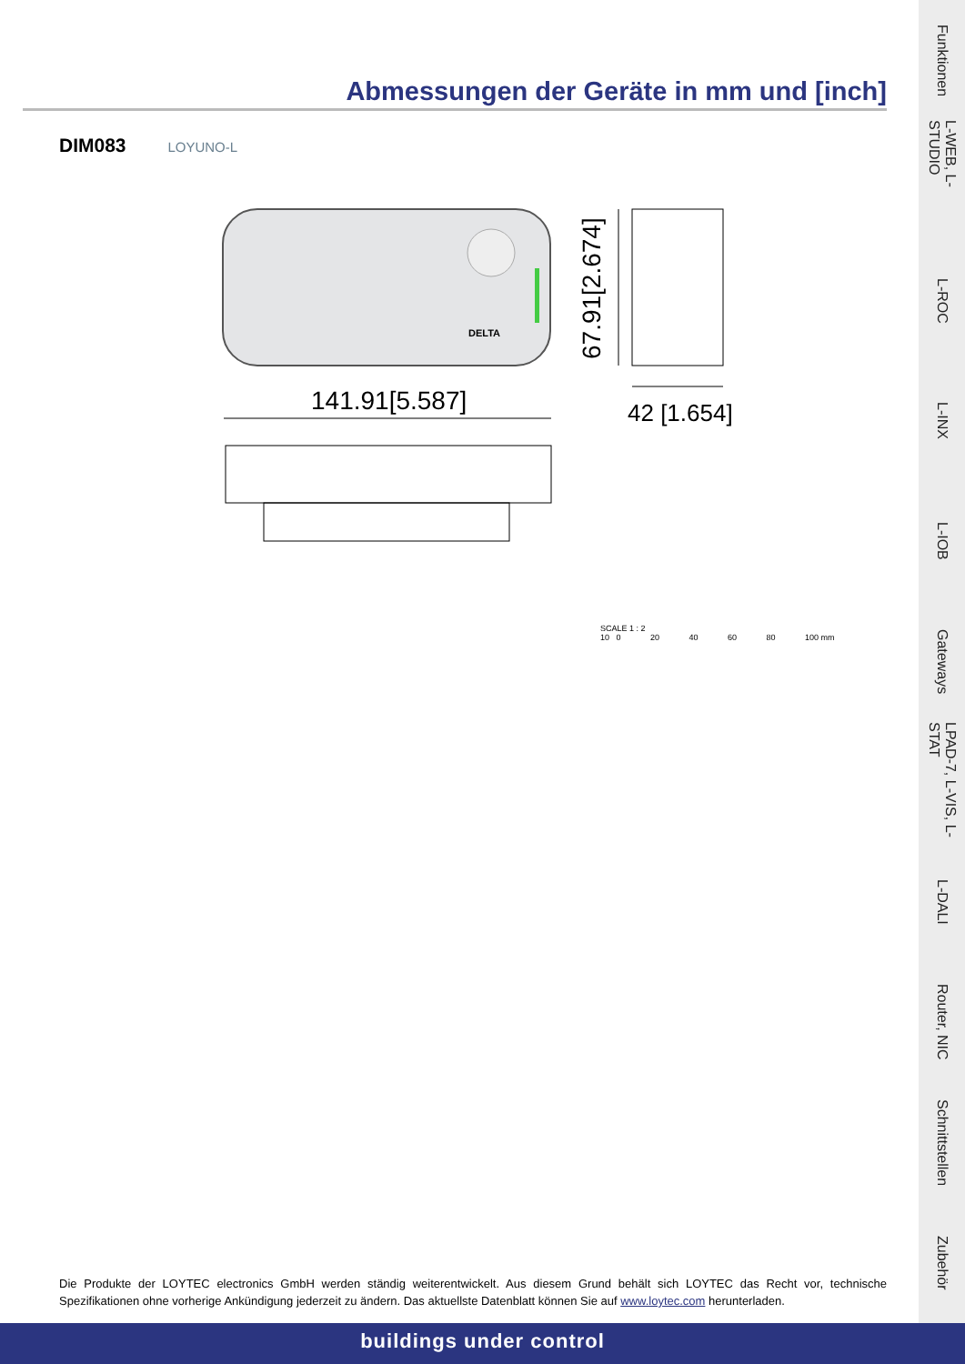Abmessungen der Geräte in mm und [inch]
DIM083 LOYUNO-L
DELTA
141.91[5.587]
67.91[2.674]
42 [1.654]
SCALE 1 : 2
10 0 20 40 60 80 100 mm
Die Produkte der LOYTEC electronics GmbH werden ständig weiterentwickelt. Aus diesem Grund behält sich LOYTEC das Recht vor, technische Spezifikationen ohne vorherige Ankündigung jederzeit zu ändern. Das aktuellste Datenblatt können Sie auf www.loytec.com herunterladen.
buildings under control
Funktionen
L-WEB, L-STUDIO
L-ROC
L-INX
L-IOB
Gateways
LPAD-7, L-VIS, L-STAT
L-DALI
Router, NIC
Schnittstellen
Zubehör